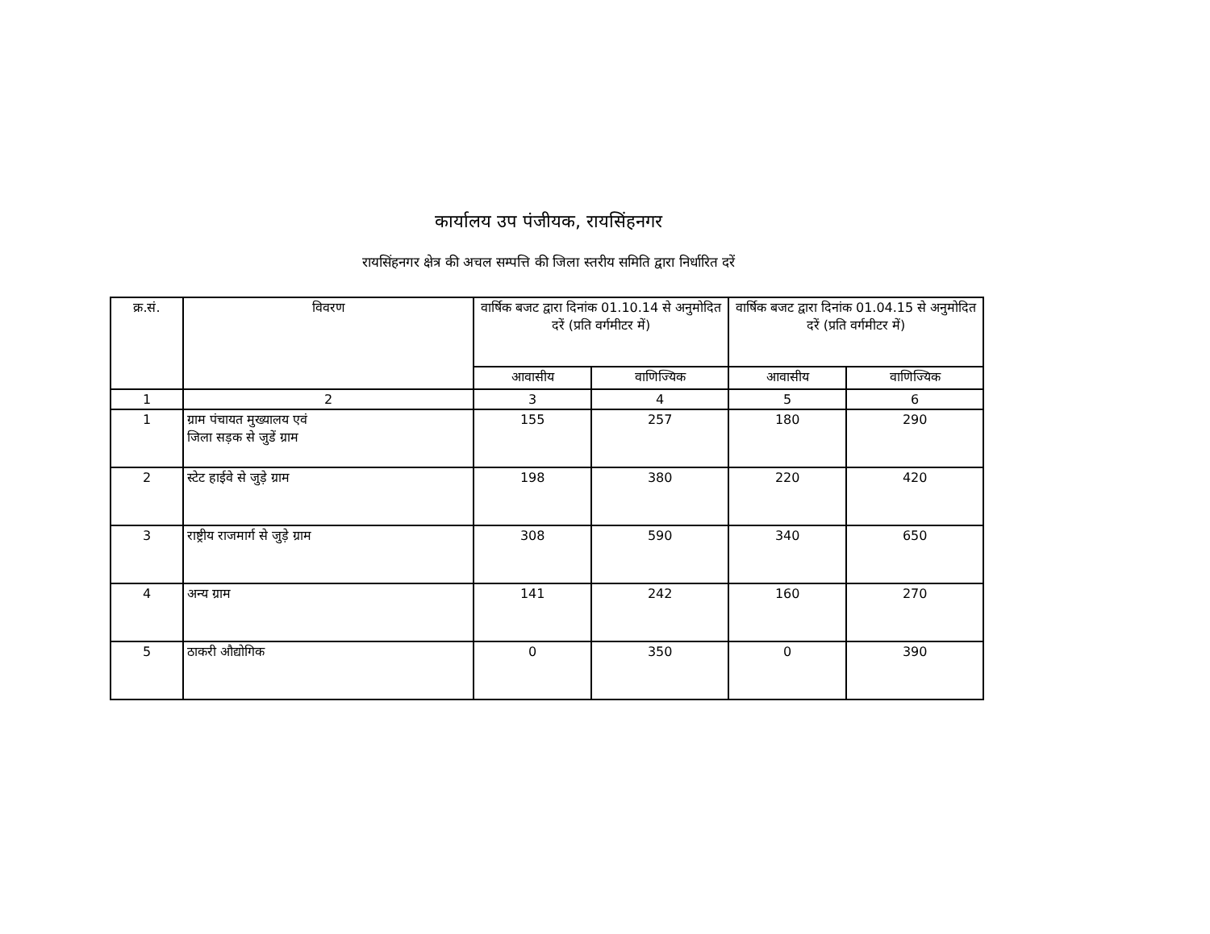कार्यालय उप पंजीयक, रायसिंहनगर
रायसिंहनगर क्षेत्र की अचल सम्पत्ति की जिला स्तरीय समिति द्वारा निर्धारित दरें
| क्र.सं. | विवरण | वार्षिक बजट द्वारा दिनांक 01.10.14 से अनुमोदित दरें (प्रति वर्गमीटर में) | | वार्षिक बजट द्वारा दिनांक 01.04.15 से अनुमोदित दरें (प्रति वर्गमीटर में) | |
| --- | --- | --- | --- | --- | --- |
| | | आवासीय | वाणिज्यिक | आवासीय | वाणिज्यिक |
| 1 | 2 | 3 | 4 | 5 | 6 |
| 1 | ग्राम पंचायत मुख्यालय एवं जिला सड़क से जुडें ग्राम | 155 | 257 | 180 | 290 |
| 2 | स्टेट हाईवे से जुड़े ग्राम | 198 | 380 | 220 | 420 |
| 3 | राष्ट्रीय राजमार्ग से जुड़े ग्राम | 308 | 590 | 340 | 650 |
| 4 | अन्य ग्राम | 141 | 242 | 160 | 270 |
| 5 | ठाकरी औद्योगिक | 0 | 350 | 0 | 390 |